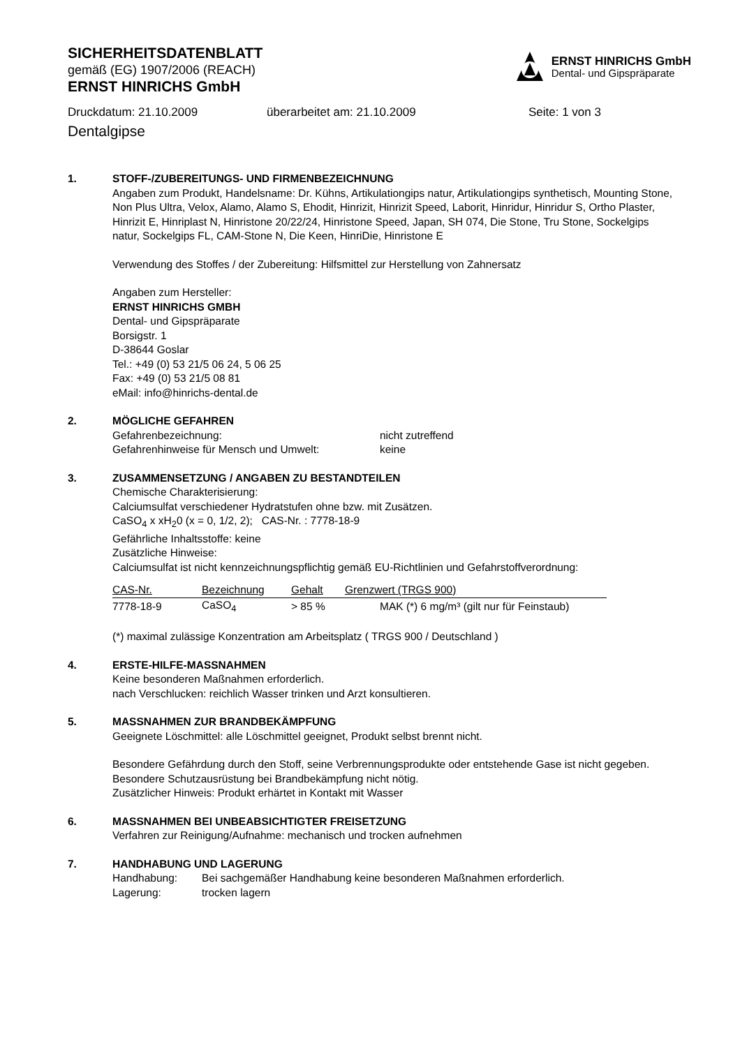SICHERHEITSDATENBLATT
gemäß (EG) 1907/2006 (REACH)
ERNST HINRICHS GmbH
ERNST HINRICHS GmbH
Dental- und Gipspräparate
Druckdatum: 21.10.2009 überarbeitet am: 21.10.2009 Seite: 1 von 3
Dentalgipse
1. STOFF-/ZUBEREITUNGS- UND FIRMENBEZEICHNUNG
Angaben zum Produkt, Handelsname: Dr. Kühns, Artikulationgips natur, Artikulationgips synthetisch, Mounting Stone, Non Plus Ultra, Velox, Alamo, Alamo S, Ehodit, Hinrizit, Hinrizit Speed, Laborit, Hinridur, Hinridur S, Ortho Plaster, Hinrizit E, Hinriplast N, Hinristone 20/22/24, Hinristone Speed, Japan, SH 074, Die Stone, Tru Stone, Sockelgips natur, Sockelgips FL, CAM-Stone N, Die Keen, HinriDie, Hinristone E
Verwendung des Stoffes / der Zubereitung: Hilfsmittel zur Herstellung von Zahnersatz
Angaben zum Hersteller:
ERNST HINRICHS GMBH
Dental- und Gipspräparate
Borsigstr. 1
D-38644 Goslar
Tel.: +49 (0) 53 21/5 06 24, 5 06 25
Fax: +49 (0) 53 21/5 08 81
eMail: info@hinrichs-dental.de
2. MÖGLICHE GEFAHREN
Gefahrenbezeichnung: nicht zutreffend
Gefahrenhinweise für Mensch und Umwelt: keine
3. ZUSAMMENSETZUNG / ANGABEN ZU BESTANDTEILEN
Chemische Charakterisierung:
Calciumsulfat verschiedener Hydratstufen ohne bzw. mit Zusätzen.
CaSO<sub>4</sub> x xH<sub>2</sub>0 (x = 0, 1/2, 2); CAS-Nr. : 7778-18-9
Gefährliche Inhaltsstoffe: keine
Zusätzliche Hinweise:
Calciumsulfat ist nicht kennzeichnungspflichtig gemäß EU-Richtlinien und Gefahrstoffverordnung:
| CAS-Nr. | Bezeichnung | Gehalt | Grenzwert (TRGS 900) |
| --- | --- | --- | --- |
| 7778-18-9 | CaSO<sub>4</sub> | > 85 % | MAK (*) 6 mg/m³ (gilt nur für Feinstaub) |
(*) maximal zulässige Konzentration am Arbeitsplatz ( TRGS 900 / Deutschland )
4. ERSTE-HILFE-MASSNAHMEN
Keine besonderen Maßnahmen erforderlich.
nach Verschlucken: reichlich Wasser trinken und Arzt konsultieren.
5. MASSNAHMEN ZUR BRANDBEKÄMPFUNG
Geeignete Löschmittel: alle Löschmittel geeignet, Produkt selbst brennt nicht.
Besondere Gefährdung durch den Stoff, seine Verbrennungsprodukte oder entstehende Gase ist nicht gegeben. Besondere Schutzausrüstung bei Brandbekämpfung nicht nötig.
Zusätzlicher Hinweis: Produkt erhärtet in Kontakt mit Wasser
6. MASSNAHMEN BEI UNBEABSICHTIGTER FREISETZUNG
Verfahren zur Reinigung/Aufnahme: mechanisch und trocken aufnehmen
7. HANDHABUNG UND LAGERUNG
Handhabung: Bei sachgemäßer Handhabung keine besonderen Maßnahmen erforderlich.
Lagerung: trocken lagern